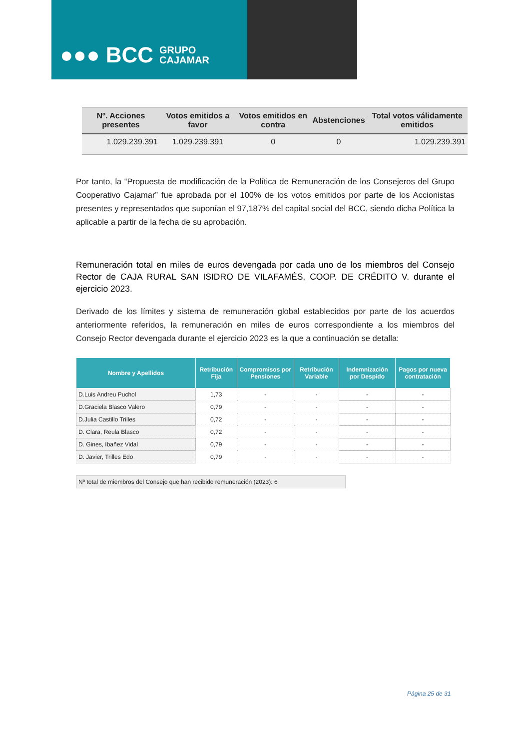●●● BCC GRUPO
CAJAMAR
| Nº. Acciones presentes | Votos emitidos a favor | Votos emitidos en contra | Abstenciones | Total votos válidamente emitidos |
| --- | --- | --- | --- | --- |
| 1.029.239.391 | 1.029.239.391 | 0 | 0 | 1.029.239.391 |
Por tanto, la “Propuesta de modificación de la Política de Remuneración de los Consejeros del Grupo Cooperativo Cajamar” fue aprobada por el 100% de los votos emitidos por parte de los Accionistas presentes y representados que suponían el 97,187% del capital social del BCC, siendo dicha Política la aplicable a partir de la fecha de su aprobación.
Remuneración total en miles de euros devengada por cada uno de los miembros del Consejo Rector de CAJA RURAL SAN ISIDRO DE VILAFAMÉS, COOP. DE CRÉDITO V. durante el ejercicio 2023.
Derivado de los límites y sistema de remuneración global establecidos por parte de los acuerdos anteriormente referidos, la remuneración en miles de euros correspondiente a los miembros del Consejo Rector devengada durante el ejercicio 2023 es la que a continuación se detalla:
| Nombre y Apellidos | Retribución Fija | Compromisos por Pensiones | Retribución Variable | Indemnización por Despido | Pagos por nueva contratación |
| --- | --- | --- | --- | --- | --- |
| D.Luis Andreu Puchol | 1,73 | - | - | - | - |
| D.Graciela Blasco Valero | 0,79 | - | - | - | - |
| D.Julia Castillo Trilles | 0,72 | - | - | - | - |
| D. Clara, Reula Blasco | 0,72 | - | - | - | - |
| D. Gines, Ibañez Vidal | 0,79 | - | - | - | - |
| D. Javier, Trilles Edo | 0,79 | - | - | - | - |
Nº total de miembros del Consejo que han recibido remuneración (2023): 6
Página 25 de 31